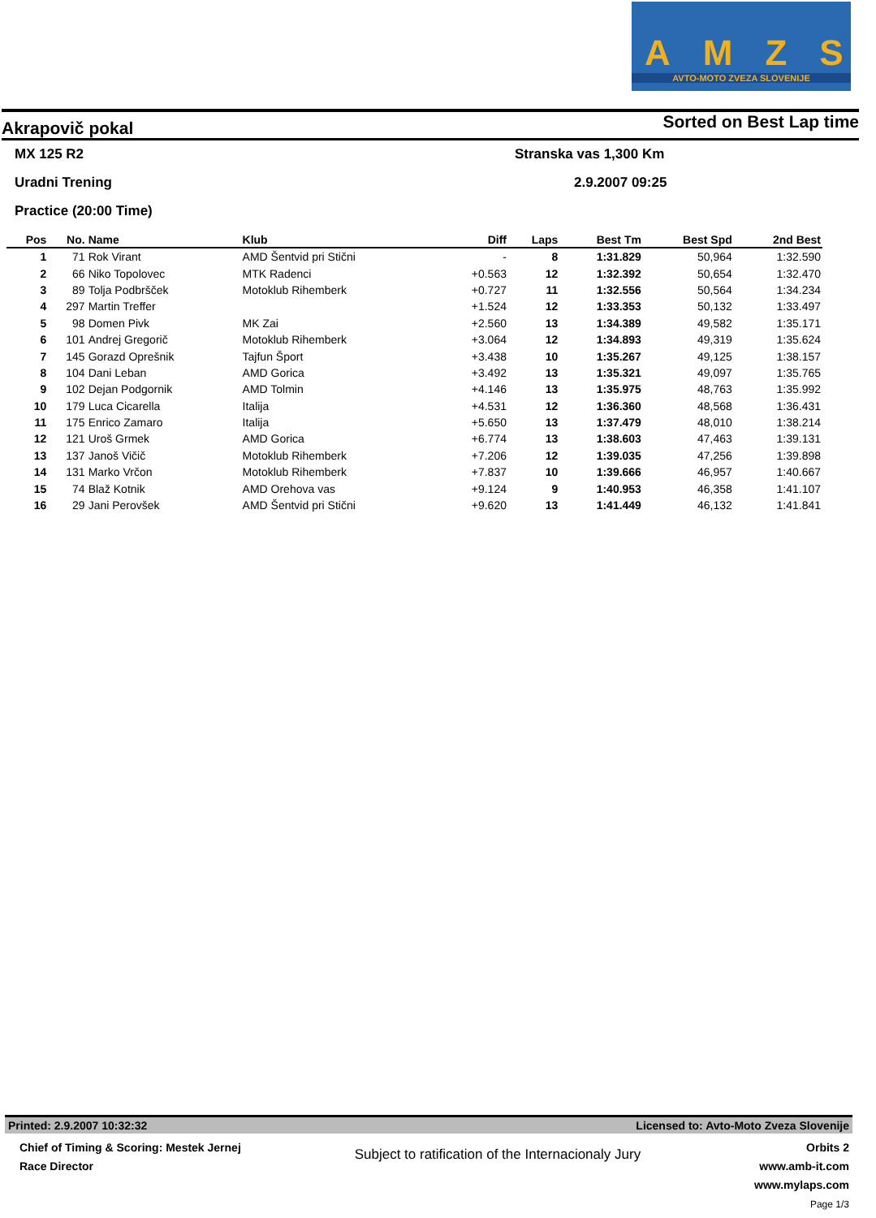AMZS
AVTO-MOTO ZVEZA SLOVENIJE
Akrapovič pokal Sorted on Best Lap time
MX 125 R2 Stranska vas 1,300 Km
Uradni Trening 2.9.2007 09:25
Practice (20:00 Time)
| Pos | No. | Name | Klub | Diff | Laps | Best Tm | Best Spd | 2nd Best |
| --- | --- | --- | --- | --- | --- | --- | --- | --- |
| 1 | 71 | Rok Virant | AMD Šentvid pri Stični | - | 8 | 1:31.829 | 50,964 | 1:32.590 |
| 2 | 66 | Niko Topolovec | MTK Radenci | +0.563 | 12 | 1:32.392 | 50,654 | 1:32.470 |
| 3 | 89 | Tolja Podbršček | Motoklub Rihemberk | +0.727 | 11 | 1:32.556 | 50,564 | 1:34.234 |
| 4 | 297 | Martin Treffer | | +1.524 | 12 | 1:33.353 | 50,132 | 1:33.497 |
| 5 | 98 | Domen Pivk | MK Zai | +2.560 | 13 | 1:34.389 | 49,582 | 1:35.171 |
| 6 | 101 | Andrej Gregorič | Motoklub Rihemberk | +3.064 | 12 | 1:34.893 | 49,319 | 1:35.624 |
| 7 | 145 | Gorazd Oprešnik | Tajfun Šport | +3.438 | 10 | 1:35.267 | 49,125 | 1:38.157 |
| 8 | 104 | Dani Leban | AMD Gorica | +3.492 | 13 | 1:35.321 | 49,097 | 1:35.765 |
| 9 | 102 | Dejan Podgornik | AMD Tolmin | +4.146 | 13 | 1:35.975 | 48,763 | 1:35.992 |
| 10 | 179 | Luca Cicarella | Italija | +4.531 | 12 | 1:36.360 | 48,568 | 1:36.431 |
| 11 | 175 | Enrico Zamaro | Italija | +5.650 | 13 | 1:37.479 | 48,010 | 1:38.214 |
| 12 | 121 | Uroš Grmek | AMD Gorica | +6.774 | 13 | 1:38.603 | 47,463 | 1:39.131 |
| 13 | 137 | Janoš Vičič | Motoklub Rihemberk | +7.206 | 12 | 1:39.035 | 47,256 | 1:39.898 |
| 14 | 131 | Marko Vrčon | Motoklub Rihemberk | +7.837 | 10 | 1:39.666 | 46,957 | 1:40.667 |
| 15 | 74 | Blaž Kotnik | AMD Orehova vas | +9.124 | 9 | 1:40.953 | 46,358 | 1:41.107 |
| 16 | 29 | Jani Perovšek | AMD Šentvid pri Stični | +9.620 | 13 | 1:41.449 | 46,132 | 1:41.841 |
Printed: 2.9.2007 10:32:32 Licensed to: Avto-Moto Zveza Slovenije
Chief of Timing & Scoring: Mestek Jernej
Race Director
Subject to ratification of the Internacionaly Jury
Orbits 2
www.amb-it.com
www.mylaps.com
Page 1/3